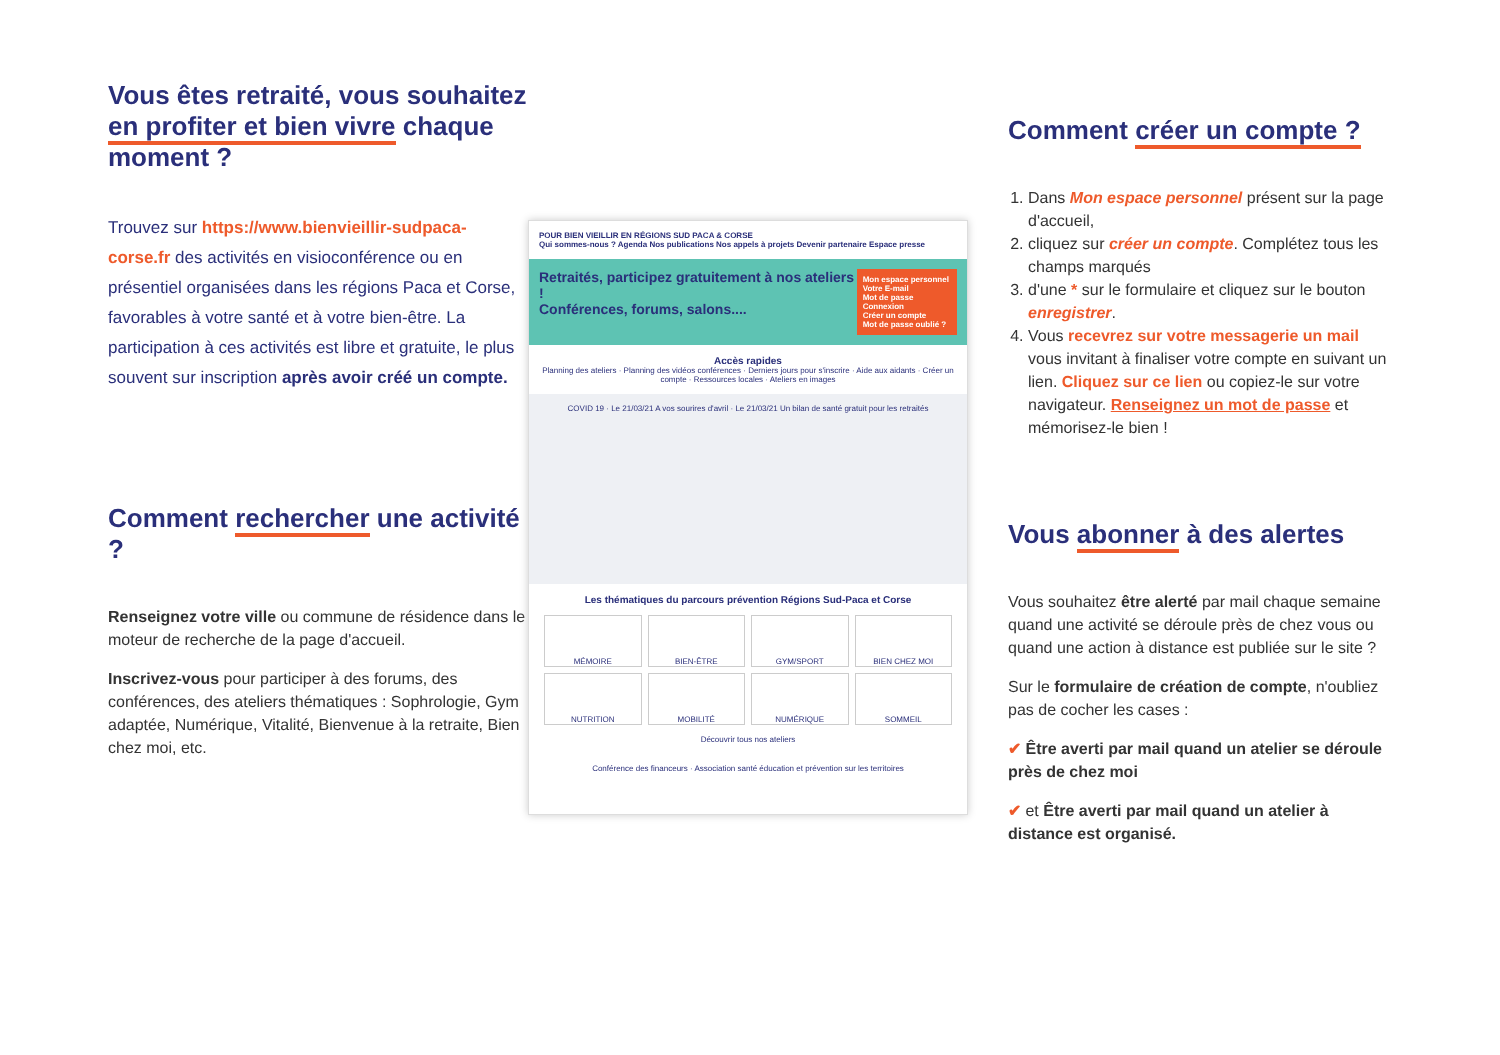Vous êtes retraité, vous souhaitez en profiter et bien vivre chaque moment ?
Trouvez sur https://www.bienvieillir-sudpaca-corse.fr des activités en visioconférence ou en présentiel organisées dans les régions Paca et Corse, favorables à votre santé et à votre bien-être. La participation à ces activités est libre et gratuite, le plus souvent sur inscription après avoir créé un compte.
Comment rechercher une activité ?
Renseignez votre ville ou commune de résidence dans le moteur de recherche de la page d'accueil.
Inscrivez-vous pour participer à des forums, des conférences, des ateliers thématiques : Sophrologie, Gym adaptée, Numérique, Vitalité, Bienvenue à la retraite, Bien chez moi, etc.
POUR BIEN VIEILLIR EN RÉGIONS SUD PACA & CORSE
Qui sommes-nous ? Agenda Nos publications Nos appels à projets Devenir partenaire Espace presse
Retraités, participez gratuitement à nos ateliers !
Conférences, forums, salons....
Mon espace personnel
Votre E-mail
Mot de passe
Connexion
Créer un compte
Mot de passe oublié ?
Accès rapides
Planning des ateliers · Planning des vidéos conférences · Derniers jours pour s'inscrire · Aide aux aidants · Créer un compte · Ressources locales · Ateliers en images
COVID 19 · Le 21/03/21 A vos sourires d'avril · Le 21/03/21 Un bilan de santé gratuit pour les retraités
Les thématiques du parcours prévention Régions Sud-Paca et Corse
MÉMOIRE
BIEN-ÊTRE
GYM/SPORT
BIEN CHEZ MOI
NUTRITION
MOBILITÉ
NUMÉRIQUE
SOMMEIL
Découvrir tous nos ateliers
Conférence des financeurs · Association santé éducation et prévention sur les territoires
Comment créer un compte ?
1. Dans Mon espace personnel présent sur la page d'accueil,
2. cliquez sur créer un compte. Complétez tous les champs marqués
3. d'une * sur le formulaire et cliquez sur le bouton enregistrer.
4. Vous recevrez sur votre messagerie un mail vous invitant à finaliser votre compte en suivant un lien. Cliquez sur ce lien ou copiez-le sur votre navigateur. Renseignez un mot de passe et mémorisez-le bien !
Vous abonner à des alertes
Vous souhaitez être alerté par mail chaque semaine quand une activité se déroule près de chez vous ou quand une action à distance est publiée sur le site ?
Sur le formulaire de création de compte, n'oubliez pas de cocher les cases :
✔ Être averti par mail quand un atelier se déroule près de chez moi
✔ et Être averti par mail quand un atelier à distance est organisé.